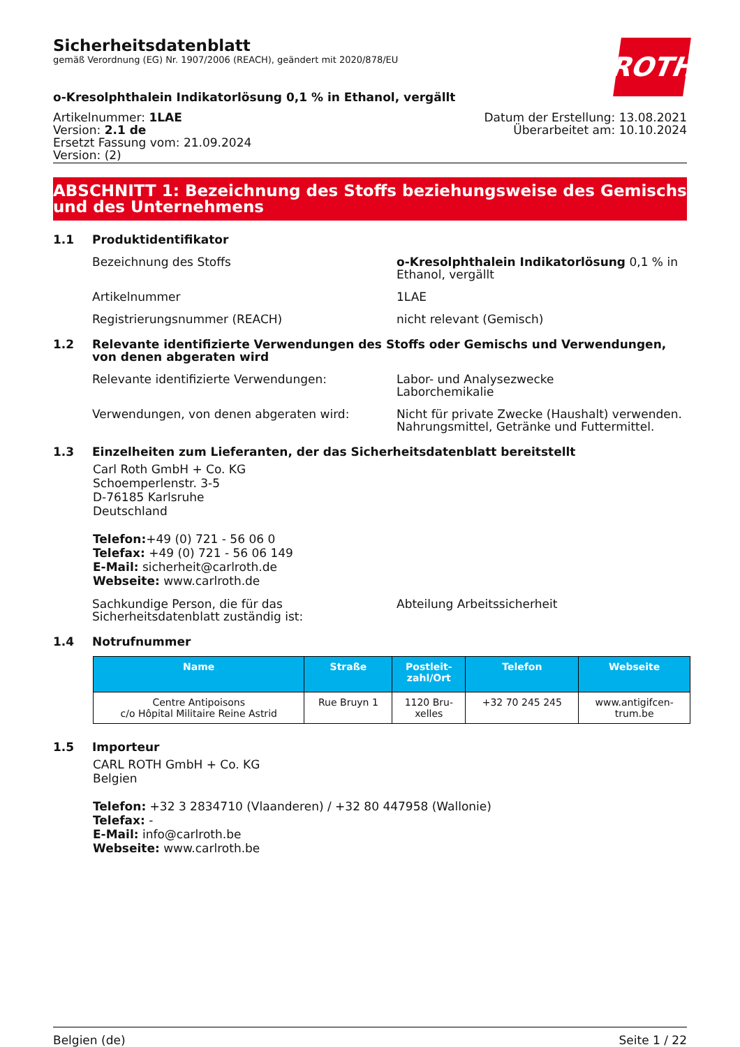Sicherheitsdatenblatt
gemäß Verordnung (EG) Nr. 1907/2006 (REACH), geändert mit 2020/878/EU
ROTH
o-Kresolphthalein Indikatorlösung 0,1 % in Ethanol, vergällt
Artikelnummer: 1LAE
Version: 2.1 de
Ersetzt Fassung vom: 21.09.2024
Version: (2)
Datum der Erstellung: 13.08.2021
Überarbeitet am: 10.10.2024
ABSCHNITT 1: Bezeichnung des Stoffs beziehungsweise des Gemischs und des Unternehmens
1.1 Produktidentifikator
Bezeichnung des Stoffs o-Kresolphthalein Indikatorlösung 0,1 % in Ethanol, vergällt
Artikelnummer 1LAE
Registrierungsnummer (REACH) nicht relevant (Gemisch)
1.2 Relevante identifizierte Verwendungen des Stoffs oder Gemischs und Verwendungen, von denen abgeraten wird
Relevante identifizierte Verwendungen: Labor- und Analysezwecke
Laborchemikalie
Verwendungen, von denen abgeraten wird: Nicht für private Zwecke (Haushalt) verwenden.
Nahrungsmittel, Getränke und Futtermittel.
1.3 Einzelheiten zum Lieferanten, der das Sicherheitsdatenblatt bereitstellt
Carl Roth GmbH + Co. KG
Schoemperlenstr. 3-5
D-76185 Karlsruhe
Deutschland
Telefon:+49 (0) 721 - 56 06 0
Telefax: +49 (0) 721 - 56 06 149
E-Mail: sicherheit@carlroth.de
Webseite: www.carlroth.de
Sachkundige Person, die für das Sicherheitsdatenblatt zuständig ist:
Abteilung Arbeitssicherheit
1.4 Notrufnummer
| Name | Straße | Postleit- zahl/Ort | Telefon | Webseite |
| --- | --- | --- | --- | --- |
| Centre Antipoisons c/o Hôpital Militaire Reine Astrid | Rue Bruyn 1 | 1120 Bru- xelles | +32 70 245 245 | www.antigifcen- trum.be |
1.5 Importeur
CARL ROTH GmbH + Co. KG
Belgien
Telefon: +32 3 2834710 (Vlaanderen) / +32 80 447958 (Wallonie)
Telefax: -
E-Mail: info@carlroth.be
Webseite: www.carlroth.be
Belgien (de) Seite 1 / 22